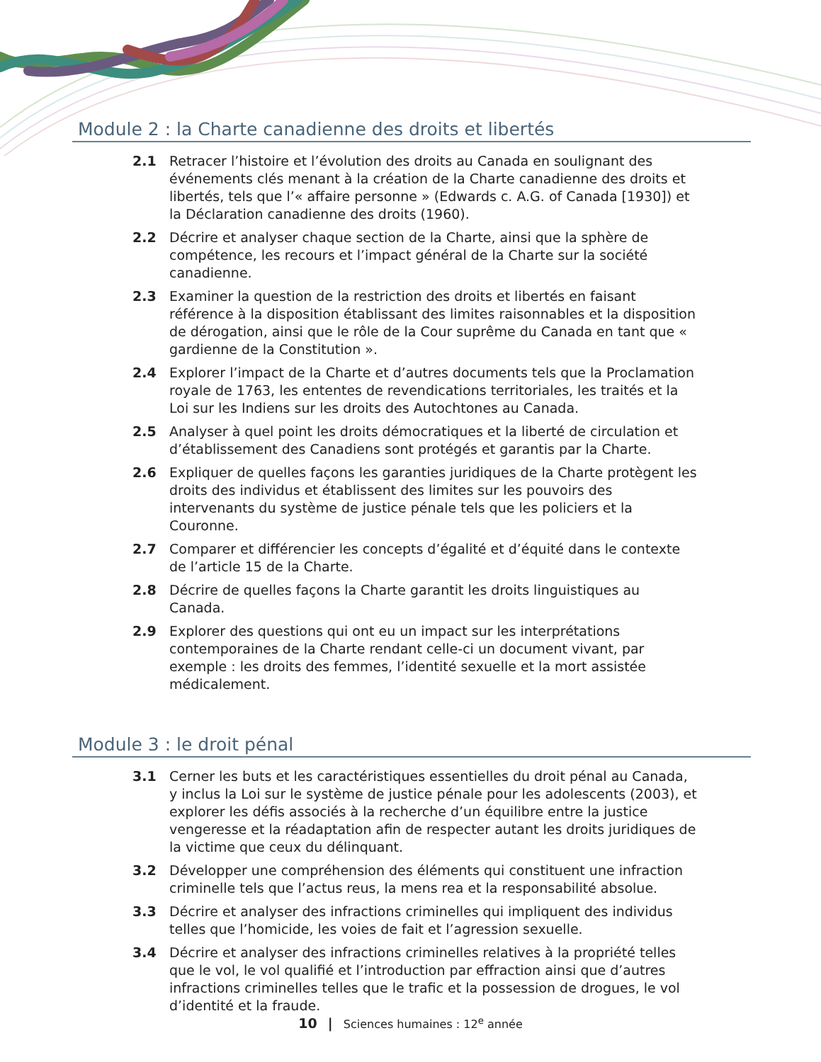Module 2 : la Charte canadienne des droits et libertés
2.1 Retracer l’histoire et l’évolution des droits au Canada en soulignant des événements clés menant à la création de la Charte canadienne des droits et libertés, tels que l’« affaire personne » (Edwards c. A.G. of Canada [1930]) et la Déclaration canadienne des droits (1960).
2.2 Décrire et analyser chaque section de la Charte, ainsi que la sphère de compétence, les recours et l’impact général de la Charte sur la société canadienne.
2.3 Examiner la question de la restriction des droits et libertés en faisant référence à la disposition établissant des limites raisonnables et la disposition de dérogation, ainsi que le rôle de la Cour suprême du Canada en tant que « gardienne de la Constitution ».
2.4 Explorer l’impact de la Charte et d’autres documents tels que la Proclamation royale de 1763, les ententes de revendications territoriales, les traités et la Loi sur les Indiens sur les droits des Autochtones au Canada.
2.5 Analyser à quel point les droits démocratiques et la liberté de circulation et d’établissement des Canadiens sont protégés et garantis par la Charte.
2.6 Expliquer de quelles façons les garanties juridiques de la Charte protègent les droits des individus et établissent des limites sur les pouvoirs des intervenants du système de justice pénale tels que les policiers et la Couronne.
2.7 Comparer et différencier les concepts d’égalité et d’équité dans le contexte de l’article 15 de la Charte.
2.8 Décrire de quelles façons la Charte garantit les droits linguistiques au Canada.
2.9 Explorer des questions qui ont eu un impact sur les interprétations contemporaines de la Charte rendant celle-ci un document vivant, par exemple : les droits des femmes, l’identité sexuelle et la mort assistée médicalement.
Module 3 : le droit pénal
3.1 Cerner les buts et les caractéristiques essentielles du droit pénal au Canada, y inclus la Loi sur le système de justice pénale pour les adolescents (2003), et explorer les défis associés à la recherche d’un équilibre entre la justice vengeresse et la réadaptation afin de respecter autant les droits juridiques de la victime que ceux du délinquant.
3.2 Développer une compréhension des éléments qui constituent une infraction criminelle tels que l’actus reus, la mens rea et la responsabilité absolue.
3.3 Décrire et analyser des infractions criminelles qui impliquent des individus telles que l’homicide, les voies de fait et l’agression sexuelle.
3.4 Décrire et analyser des infractions criminelles relatives à la propriété telles que le vol, le vol qualifié et l’introduction par effraction ainsi que d’autres infractions criminelles telles que le trafic et la possession de drogues, le vol d’identité et la fraude.
10 | Sciences humaines : 12<sup>e</sup> année